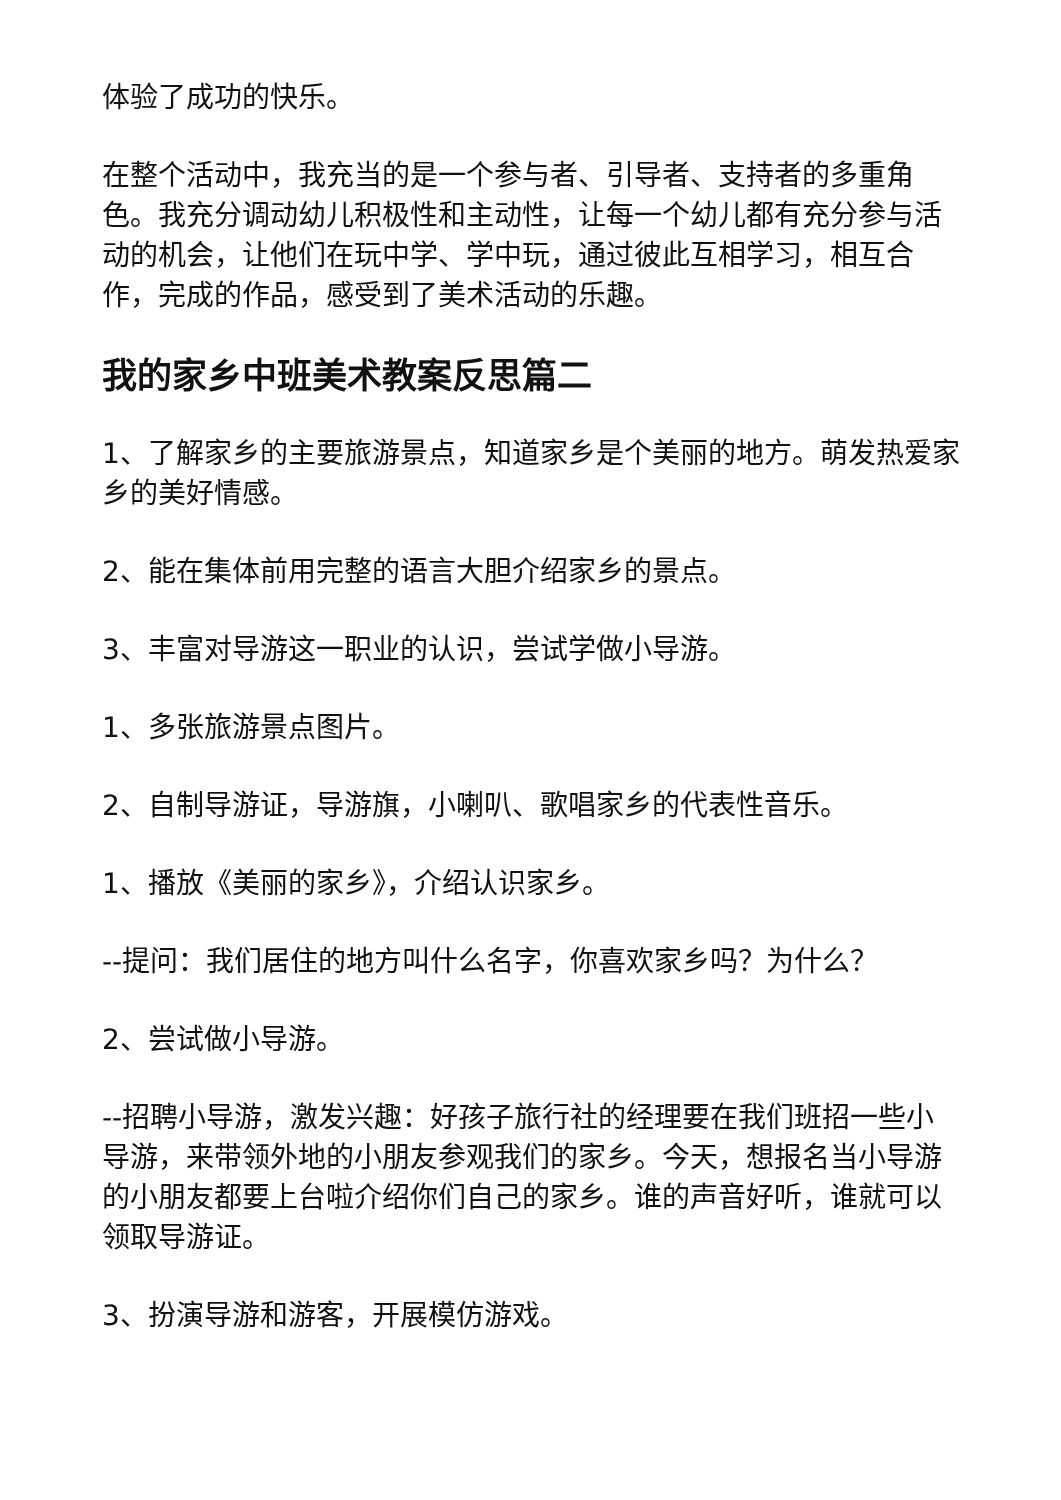体验了成功的快乐。
在整个活动中，我充当的是一个参与者、引导者、支持者的多重角色。我充分调动幼儿积极性和主动性，让每一个幼儿都有充分参与活动的机会，让他们在玩中学、学中玩，通过彼此互相学习，相互合作，完成的作品，感受到了美术活动的乐趣。
我的家乡中班美术教案反思篇二
1、了解家乡的主要旅游景点，知道家乡是个美丽的地方。萌发热爱家乡的美好情感。
2、能在集体前用完整的语言大胆介绍家乡的景点。
3、丰富对导游这一职业的认识，尝试学做小导游。
1、多张旅游景点图片。
2、自制导游证，导游旗，小喇叭、歌唱家乡的代表性音乐。
1、播放《美丽的家乡》，介绍认识家乡。
--提问：我们居住的地方叫什么名字，你喜欢家乡吗？为什么？
2、尝试做小导游。
--招聘小导游，激发兴趣：好孩子旅行社的经理要在我们班招一些小导游，来带领外地的小朋友参观我们的家乡。今天，想报名当小导游的小朋友都要上台啦介绍你们自己的家乡。谁的声音好听，谁就可以领取导游证。
3、扮演导游和游客，开展模仿游戏。